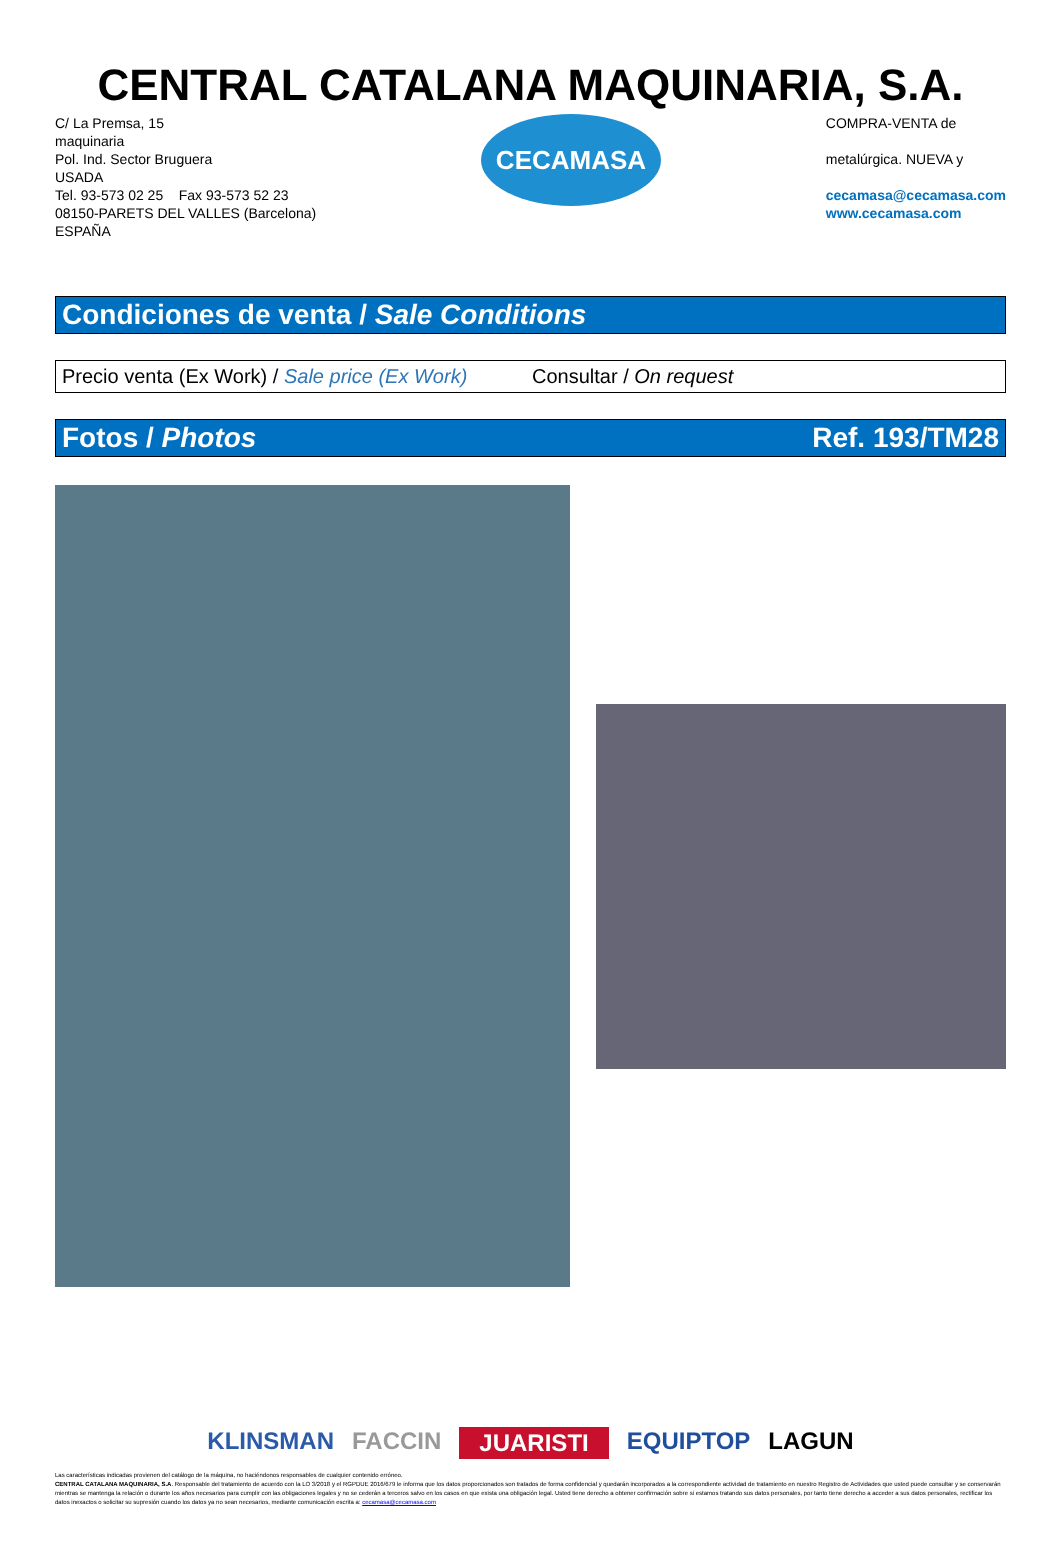CENTRAL CATALANA MAQUINARIA, S.A.
C/ La Premsa, 15
maquinaria
Pol. Ind. Sector Bruguera
USADA
Tel. 93-573 02 25 Fax 93-573 52 23
08150-PARETS DEL VALLES (Barcelona)
ESPAÑA
CECAMASA
COMPRA-VENTA de
metalúrgica. NUEVA y
cecamasa@cecamasa.com
www.cecamasa.com
Condiciones de venta / Sale Conditions
Precio venta (Ex Work) / Sale price (Ex Work) Consultar / On request
Fotos / Photos Ref. 193/TM28
KLINSMAN FACCIN JUARISTI EQUIPTOP LAGUN
Las características indicadas provienen del catálogo de la máquina, no haciéndonos responsables de cualquier contenido erróneo.
CENTRAL CATALANA MAQUINARIA, S.A. Responsable del tratamiento de acuerdo con la LO 3/2018 y el RGPDUE 2016/679 le informa que los datos proporcionados son tratados de forma confidencial y quedarán incorporados a la correspondiente actividad de tratamiento en nuestro Registro de Actividades que usted puede consultar y se conservarán mientras se mantenga la relación o durante los años necesarios para cumplir con las obligaciones legales y no se cederán a terceros salvo en los casos en que exista una obligación legal. Usted tiene derecho a obtener confirmación sobre si estamos tratando sus datos personales, por tanto tiene derecho a acceder a sus datos personales, rectificar los datos inexactos o solicitar su supresión cuando los datos ya no sean necesarios, mediante comunicación escrita a: cecamasa@cecamasa.com